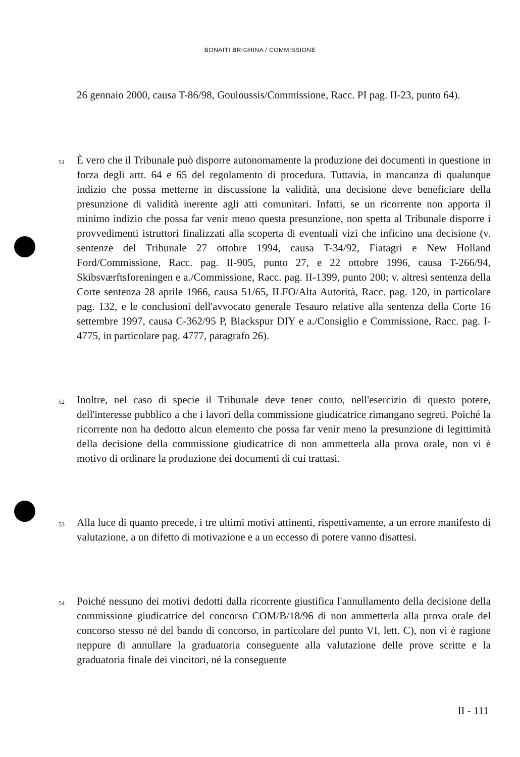BONAITI BRIGHINA / COMMISSIONE
26 gennaio 2000, causa T-86/98, Gouloussis/Commissione, Racc. PI pag. II-23, punto 64).
51 È vero che il Tribunale può disporre autonomamente la produzione dei documenti in questione in forza degli artt. 64 e 65 del regolamento di procedura. Tuttavia, in mancanza di qualunque indizio che possa metterne in discussione la validità, una decisione deve beneficiare della presunzione di validità inerente agli atti comunitari. Infatti, se un ricorrente non apporta il minimo indizio che possa far venir meno questa presunzione, non spetta al Tribunale disporre i provvedimenti istruttori finalizzati alla scoperta di eventuali vizi che inficino una decisione (v. sentenze del Tribunale 27 ottobre 1994, causa T-34/92, Fiatagri e New Holland Ford/Commissione, Racc. pag. II-905, punto 27, e 22 ottobre 1996, causa T-266/94, Skibsværftsforeningen e a./Commissione, Racc. pag. II-1399, punto 200; v. altresì sentenza della Corte sentenza 28 aprile 1966, causa 51/65, ILFO/Alta Autorità, Racc. pag. 120, in particolare pag. 132, e le conclusioni dell'avvocato generale Tesauro relative alla sentenza della Corte 16 settembre 1997, causa C-362/95 P, Blackspur DIY e a./Consiglio e Commissione, Racc. pag. I-4775, in particolare pag. 4777, paragrafo 26).
52 Inoltre, nel caso di specie il Tribunale deve tener conto, nell'esercizio di questo potere, dell'interesse pubblico a che i lavori della commissione giudicatrice rimangano segreti. Poiché la ricorrente non ha dedotto alcun elemento che possa far venir meno la presunzione di legittimità della decisione della commissione giudicatrice di non ammetterla alla prova orale, non vi è motivo di ordinare la produzione dei documenti di cui trattasi.
53 Alla luce di quanto precede, i tre ultimi motivi attinenti, rispettivamente, a un errore manifesto di valutazione, a un difetto di motivazione e a un eccesso di potere vanno disattesi.
54 Poiché nessuno dei motivi dedotti dalla ricorrente giustifica l'annullamento della decisione della commissione giudicatrice del concorso COM/B/18/96 di non ammetterla alla prova orale del concorso stesso né del bando di concorso, in particolare del punto VI, lett. C), non vi è ragione neppure di annullare la graduatoria conseguente alla valutazione delle prove scritte e la graduatoria finale dei vincitori, né la conseguente
II - 111